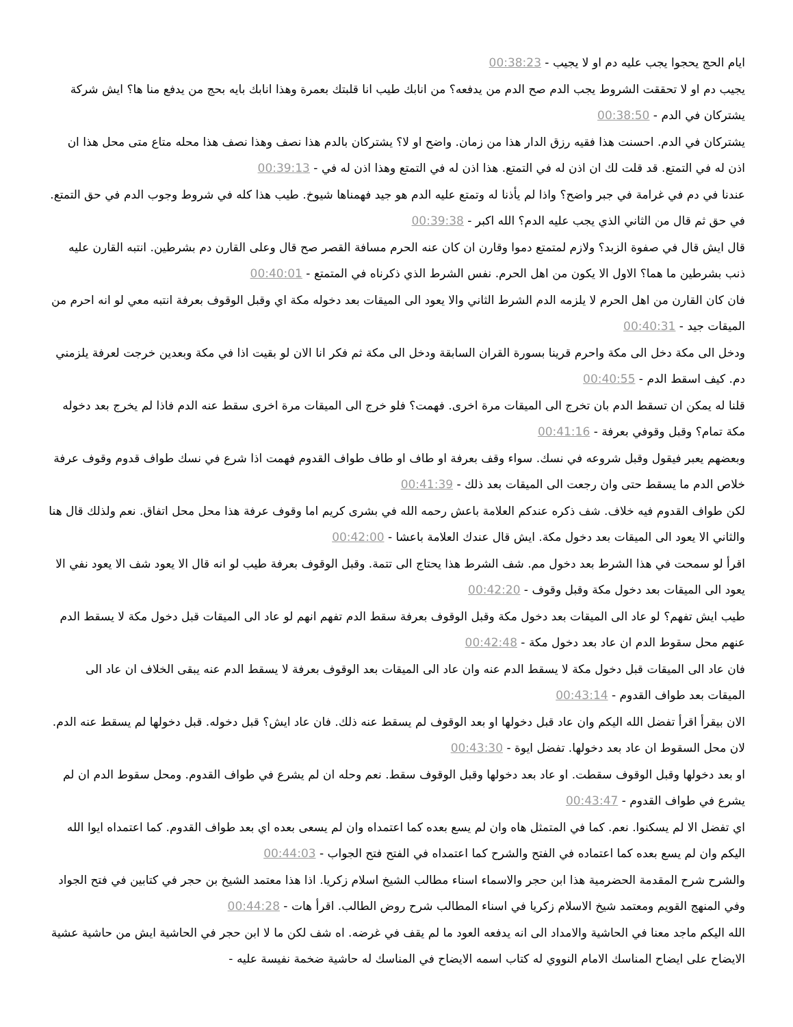ايام الحج يحجوا يجب عليه دم او لا يجيب - 00:38:23
يجيب دم او لا تحققت الشروط يجب الدم صح الدم من يدفعه؟ من انابك طيب انا قلبتك بعمرة وهذا انابك بايه بحج من يدفع منا ها؟ ايش شركة يشتركان في الدم - 00:38:50
يشتركان في الدم. احسنت هذا فقيه رزق الدار هذا من زمان. واضح او لا؟ يشتركان بالدم هذا نصف وهذا نصف هذا محله متاع متى محل هذا ان اذن له في التمتع. قد قلت لك ان اذن له في التمتع. هذا اذن له في التمتع وهذا اذن له في - 00:39:13
عندنا في دم في غرامة في جبر واضح؟ واذا لم يأذنا له وتمتع عليه الدم هو جيد فهمناها شيوخ. طيب هذا كله في شروط وجوب الدم في حق التمتع. في حق ثم قال من الثاني الذي يجب عليه الدم؟ الله اكبر - 00:39:38
قال ايش قال في صفوة الزبد؟ ولازم لمتمتع دموا وقارن ان كان عنه الحرم مسافة القصر صح قال وعلى القارن دم بشرطين. انتبه القارن عليه ذنب بشرطين ما هما؟ الاول الا يكون من اهل الحرم. نفس الشرط الذي ذكرناه في المتمتع - 00:40:01
فان كان القارن من اهل الحرم لا يلزمه الدم الشرط الثاني والا يعود الى الميقات بعد دخوله مكة اي وقبل الوقوف بعرفة انتبه معي لو انه احرم من الميقات جيد - 00:40:31
ودخل الى مكة دخل الى مكة واحرم قرينا بسورة القران السابقة ودخل الى مكة ثم فكر انا الان لو بقيت اذا في مكة وبعدين خرجت لعرفة يلزمني دم. كيف اسقط الدم - 00:40:55
قلنا له يمكن ان تسقط الدم بان تخرج الى الميقات مرة اخرى. فهمت؟ فلو خرج الى الميقات مرة اخرى سقط عنه الدم فاذا لم يخرج بعد دخوله مكة تمام؟ وقبل وقوفي بعرفة - 00:41:16
وبعضهم يعبر فيقول وقبل شروعه في نسك. سواء وقف بعرفة او طاف او طاف طواف القدوم فهمت اذا شرع في نسك طواف قدوم وقوف عرفة خلاص الدم ما يسقط حتى وان رجعت الى الميقات بعد ذلك - 00:41:39
لكن طواف القدوم فيه خلاف. شف ذكره عندكم العلامة باعش رحمه الله في بشرى كريم اما وقوف عرفة هذا محل محل اتفاق. نعم ولذلك قال هنا والثاني الا يعود الى الميقات بعد دخول مكة. ايش قال عندك العلامة باعشا - 00:42:00
اقرأ لو سمحت في هذا الشرط بعد دخول مم. شف الشرط هذا يحتاج الى تتمة. وقبل الوقوف بعرفة طيب لو انه قال الا يعود شف الا يعود نفي الا يعود الى الميقات بعد دخول مكة وقبل وقوف - 00:42:20
طيب ايش تفهم؟ لو عاد الى الميقات بعد دخول مكة وقبل الوقوف بعرفة سقط الدم تفهم انهم لو عاد الى الميقات قبل دخول مكة لا يسقط الدم عنهم محل سقوط الدم ان عاد بعد دخول مكة - 00:42:48
فان عاد الى الميقات قبل دخول مكة لا يسقط الدم عنه وان عاد الى الميقات بعد الوقوف بعرفة لا يسقط الدم عنه يبقى الخلاف ان عاد الى الميقات بعد طواف القدوم - 00:43:14
الان بيقرأ اقرأ تفضل الله اليكم وان عاد قبل دخولها او بعد الوقوف لم يسقط عنه ذلك. فان عاد ايش؟ قبل دخوله. قبل دخولها لم يسقط عنه الدم. لان محل السقوط ان عاد بعد دخولها. تفضل ايوة - 00:43:30
او بعد دخولها وقبل الوقوف سقطت. او عاد بعد دخولها وقبل الوقوف سقط. نعم وحله ان لم يشرع في طواف القدوم. ومحل سقوط الدم ان لم يشرع في طواف القدوم - 00:43:47
اي تفضل الا لم يسكنوا. نعم. كما في المتمثل هاه وان لم يسع بعده كما اعتمداه وان لم يسعى بعده اي بعد طواف القدوم. كما اعتمداه ايوا الله اليكم وان لم يسع بعده كما اعتماده في الفتح والشرح كما اعتمداه في الفتح فتح الجواب - 00:44:03
والشرح شرح المقدمة الحضرمية هذا ابن حجر والاسماء اسناء مطالب الشيخ اسلام زكريا. اذا هذا معتمد الشيخ بن حجر في كتابين في فتح الجواد وفي المنهج القويم ومعتمد شيخ الاسلام زكريا في اسناء المطالب شرح روض الطالب. اقرأ هات - 00:44:28
الله اليكم ماجد معنا في الحاشية والامداد الى انه يدفعه العود ما لم يقف في غرضه. اه شف لكن ما لا ابن حجر في الحاشية ايش من حاشية عشية الايضاح على ايضاح المناسك الامام النووي له كتاب اسمه الايضاح في المناسك له حاشية ضخمة نفيسة عليه -